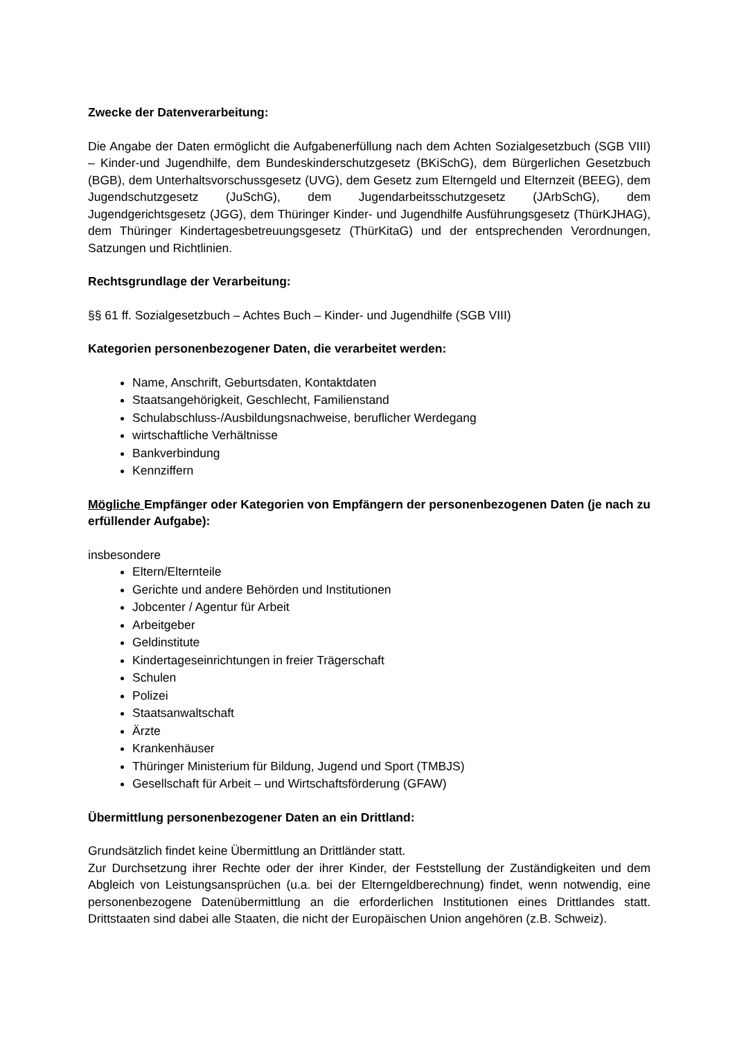Zwecke der Datenverarbeitung:
Die Angabe der Daten ermöglicht die Aufgabenerfüllung nach dem Achten Sozialgesetzbuch (SGB VIII) – Kinder-und Jugendhilfe, dem Bundeskinderschutzgesetz (BKiSchG), dem Bürgerlichen Gesetzbuch (BGB), dem Unterhaltsvorschussgesetz (UVG), dem Gesetz zum Elterngeld und Elternzeit (BEEG), dem Jugendschutzgesetz (JuSchG), dem Jugendarbeitsschutzgesetz (JArbSchG), dem Jugendgerichtsgesetz (JGG), dem Thüringer Kinder- und Jugendhilfe Ausführungsgesetz (ThürKJHAG), dem Thüringer Kindertagesbetreuungsgesetz (ThürKitaG) und der entsprechenden Verordnungen, Satzungen und Richtlinien.
Rechtsgrundlage der Verarbeitung:
§§ 61 ff. Sozialgesetzbuch – Achtes Buch – Kinder- und Jugendhilfe (SGB VIII)
Kategorien personenbezogener Daten, die verarbeitet werden:
Name, Anschrift, Geburtsdaten, Kontaktdaten
Staatsangehörigkeit, Geschlecht, Familienstand
Schulabschluss-/Ausbildungsnachweise, beruflicher Werdegang
wirtschaftliche Verhältnisse
Bankverbindung
Kennziffern
Mögliche Empfänger oder Kategorien von Empfängern der personenbezogenen Daten (je nach zu erfüllender Aufgabe):
insbesondere
Eltern/Elternteile
Gerichte und andere Behörden und Institutionen
Jobcenter / Agentur für Arbeit
Arbeitgeber
Geldinstitute
Kindertageseinrichtungen in freier Trägerschaft
Schulen
Polizei
Staatsanwaltschaft
Ärzte
Krankenhäuser
Thüringer Ministerium für Bildung, Jugend und Sport (TMBJS)
Gesellschaft für Arbeit – und Wirtschaftsförderung (GFAW)
Übermittlung personenbezogener Daten an ein Drittland:
Grundsätzlich findet keine Übermittlung an Drittländer statt.
Zur Durchsetzung ihrer Rechte oder der ihrer Kinder, der Feststellung der Zuständigkeiten und dem Abgleich von Leistungsansprüchen (u.a. bei der Elterngeldberechnung) findet, wenn notwendig, eine personenbezogene Datenübermittlung an die erforderlichen Institutionen eines Drittlandes statt. Drittstaaten sind dabei alle Staaten, die nicht der Europäischen Union angehören (z.B. Schweiz).